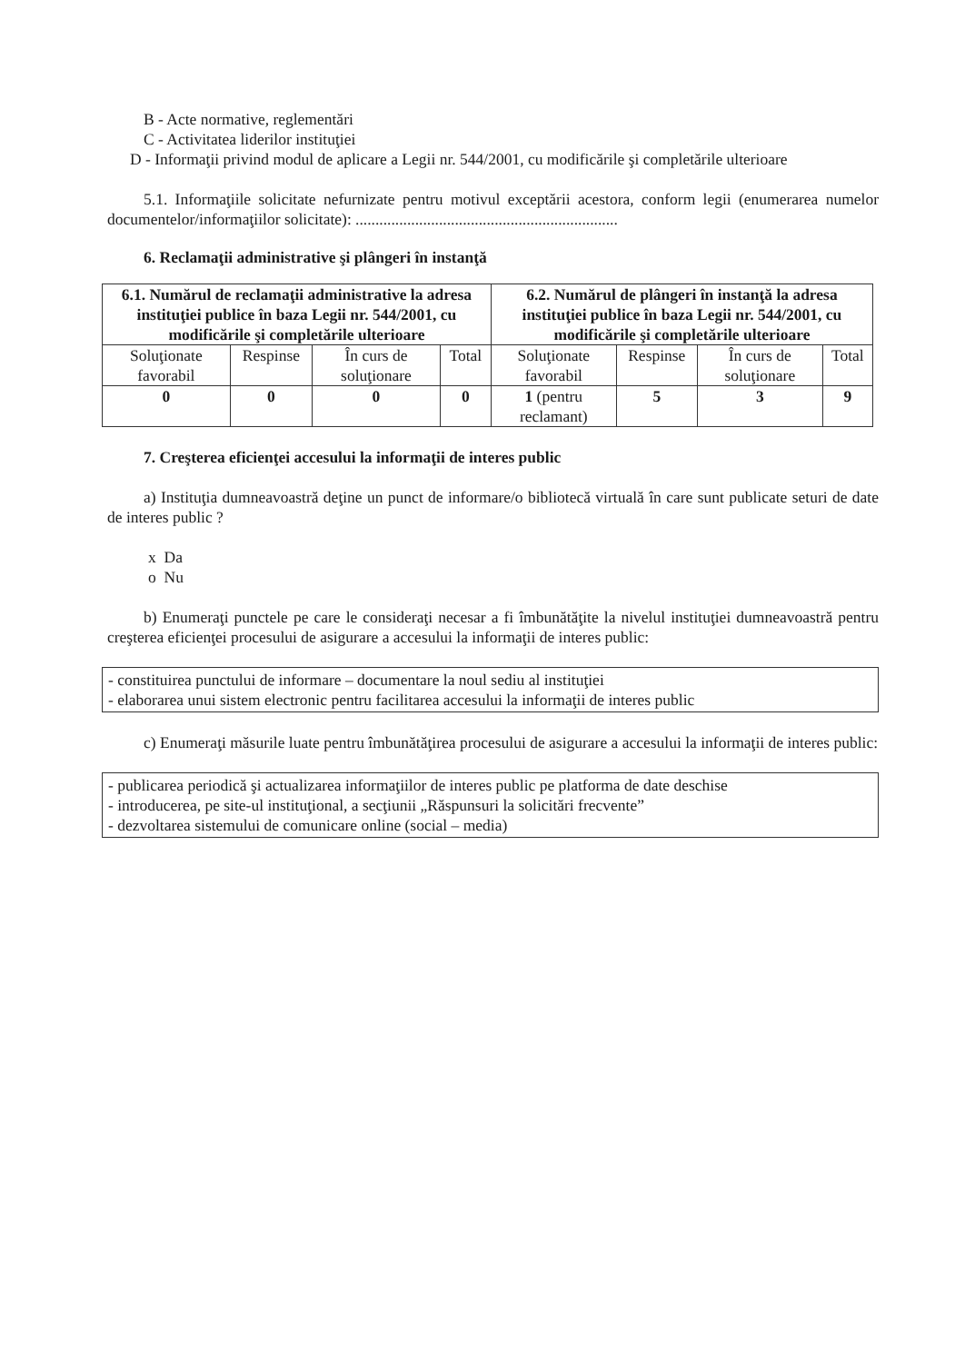B - Acte normative, reglementări
C - Activitatea liderilor instituţiei
D - Informaţii privind modul de aplicare a Legii nr. 544/2001, cu modificările şi completările ulterioare
5.1. Informaţiile solicitate nefurnizate pentru motivul exceptării acestora, conform legii (enumerarea numelor documentelor/informaţiilor solicitate): ..................................................................
6. Reclamaţii administrative şi plângeri în instanţă
| 6.1. Numărul de reclamaţii administrative la adresa instituţiei publice în baza Legii nr. 544/2001, cu modificările şi completările ulterioare | | | | 6.2. Numărul de plângeri în instanţă la adresa instituţiei publice în baza Legii nr. 544/2001, cu modificările şi completările ulterioare | | | |
| --- | --- | --- | --- | --- | --- | --- | --- |
| Soluţionate favorabil | Respinse | În curs de soluţionare | Total | Soluţionate favorabil | Respinse | În curs de soluţionare | Total |
| 0 | 0 | 0 | 0 | 1 (pentru reclamant) | 5 | 3 | 9 |
7. Creşterea eficienţei accesului la informaţii de interes public
a) Instituţia dumneavoastră deţine un punct de informare/o bibliotecă virtuală în care sunt publicate seturi de date de interes public ?
x Da
o Nu
b) Enumeraţi punctele pe care le consideraţi necesar a fi îmbunătăţite la nivelul instituţiei dumneavoastră pentru creşterea eficienţei procesului de asigurare a accesului la informaţii de interes public:
- constituirea punctului de informare – documentare la noul sediu al instituţiei
- elaborarea unui sistem electronic pentru facilitarea accesului la informaţii de interes public
c) Enumeraţi măsurile luate pentru îmbunătăţirea procesului de asigurare a accesului la informaţii de interes public:
- publicarea periodică şi actualizarea informaţiilor de interes public pe platforma de date deschise
- introducerea, pe site-ul instituţional, a secţiunii „Răspunsuri la solicitări frecvente”
- dezvoltarea sistemului de comunicare online (social – media)